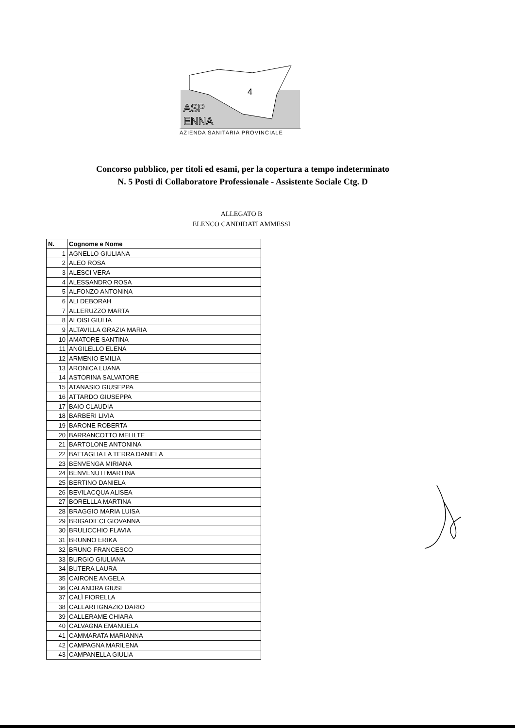4
ASP
ENNA
AZIENDA SANITARIA PROVINCIALE
Concorso pubblico, per titoli ed esami, per la copertura a tempo indeterminato
N. 5 Posti di Collaboratore Professionale - Assistente Sociale Ctg. D
ALLEGATO B
ELENCO CANDIDATI AMMESSI
| N. | Cognome e Nome |
| --- | --- |
| 1 | AGNELLO GIULIANA |
| 2 | ALEO ROSA |
| 3 | ALESCI VERA |
| 4 | ALESSANDRO ROSA |
| 5 | ALFONZO ANTONINA |
| 6 | ALI DEBORAH |
| 7 | ALLERUZZO MARTA |
| 8 | ALOISI GIULIA |
| 9 | ALTAVILLA GRAZIA MARIA |
| 10 | AMATORE SANTINA |
| 11 | ANGILELLO ELENA |
| 12 | ARMENIO EMILIA |
| 13 | ARONICA LUANA |
| 14 | ASTORINA SALVATORE |
| 15 | ATANASIO GIUSEPPA |
| 16 | ATTARDO GIUSEPPA |
| 17 | BAIO CLAUDIA |
| 18 | BARBERI LIVIA |
| 19 | BARONE ROBERTA |
| 20 | BARRANCOTTO MELILTE |
| 21 | BARTOLONE ANTONINA |
| 22 | BATTAGLIA LA TERRA DANIELA |
| 23 | BENVENGA MIRIANA |
| 24 | BENVENUTI MARTINA |
| 25 | BERTINO DANIELA |
| 26 | BEVILACQUA ALISEA |
| 27 | BORELLLA MARTINA |
| 28 | BRAGGIO MARIA LUISA |
| 29 | BRIGADIECI GIOVANNA |
| 30 | BRULICCHIO FLAVIA |
| 31 | BRUNNO ERIKA |
| 32 | BRUNO FRANCESCO |
| 33 | BURGIO GIULIANA |
| 34 | BUTERA LAURA |
| 35 | CAIRONE ANGELA |
| 36 | CALANDRA GIUSI |
| 37 | CALÌ FIORELLA |
| 38 | CALLARI IGNAZIO DARIO |
| 39 | CALLERAME CHIARA |
| 40 | CALVAGNA EMANUELA |
| 41 | CAMMARATA MARIANNA |
| 42 | CAMPAGNA MARILENA |
| 43 | CAMPANELLA GIULIA |